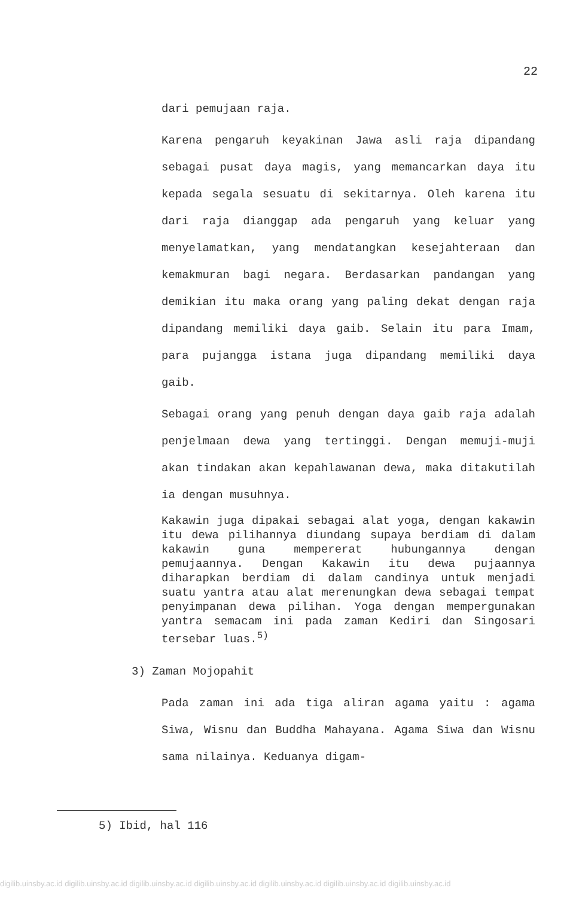22
dari pemujaan raja.
Karena pengaruh keyakinan Jawa asli raja dipandang sebagai pusat daya magis, yang memancarkan daya itu kepada segala sesuatu di sekitarnya. Oleh karena itu dari raja dianggap ada pengaruh yang keluar yang menyelamatkan, yang mendatangkan kesejahteraan dan kemakmuran bagi negara. Berdasarkan pandangan yang demikian itu maka orang yang paling dekat dengan raja dipandang memiliki daya gaib. Selain itu para Imam, para pujangga istana juga dipandang memiliki daya gaib.
Sebagai orang yang penuh dengan daya gaib raja adalah penjelmaan dewa yang tertinggi. Dengan memuji-muji akan tindakan akan kepahlawanan dewa, maka ditakutilah ia dengan musuhnya.
Kakawin juga dipakai sebagai alat yoga, dengan kakawin itu dewa pilihannya diundang supaya berdiam di dalam kakawin guna mempererat hubungannya dengan pemujaannya. Dengan Kakawin itu dewa pujaannya diharapkan berdiam di dalam candinya untuk menjadi suatu yantra atau alat merenungkan dewa sebagai tempat penyimpanan dewa pilihan. Yoga dengan mempergunakan yantra semacam ini pada zaman Kediri dan Singosari tersebar luas.<sup>5)</sup>
3) Zaman Mojopahit
Pada zaman ini ada tiga aliran agama yaitu : agama Siwa, Wisnu dan Buddha Mahayana. Agama Siwa dan Wisnu sama nilainya. Keduanya digam-
5) Ibid, hal 116
digilib.uinsby.ac.id digilib.uinsby.ac.id digilib.uinsby.ac.id digilib.uinsby.ac.id digilib.uinsby.ac.id digilib.uinsby.ac.id digilib.uinsby.ac.id